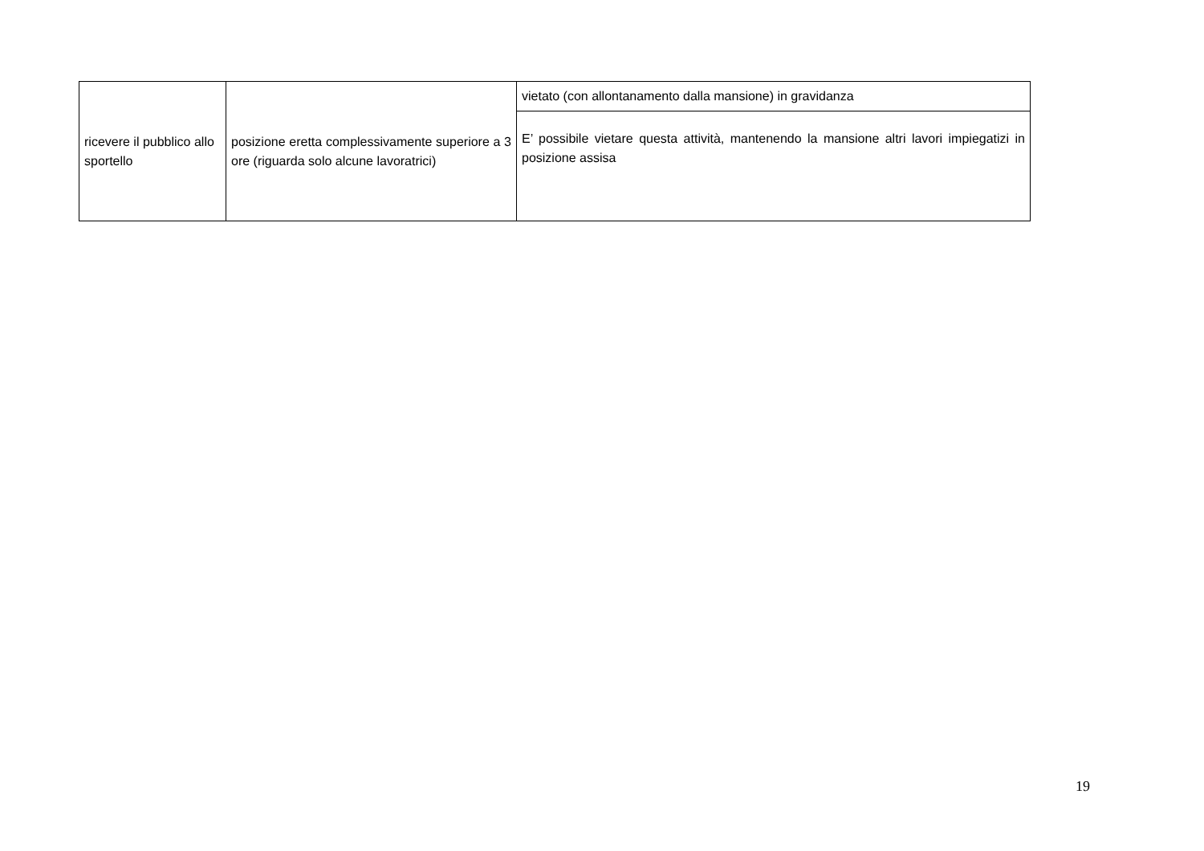| ricevere il pubblico allo sportello | posizione eretta complessivamente superiore a 3 ore (riguarda solo alcune lavoratrici) | vietato (con allontanamento dalla mansione) in gravidanza |
| | | E’ possibile vietare questa attività, mantenendo la mansione altri lavori impiegatizi in posizione assisa |
19